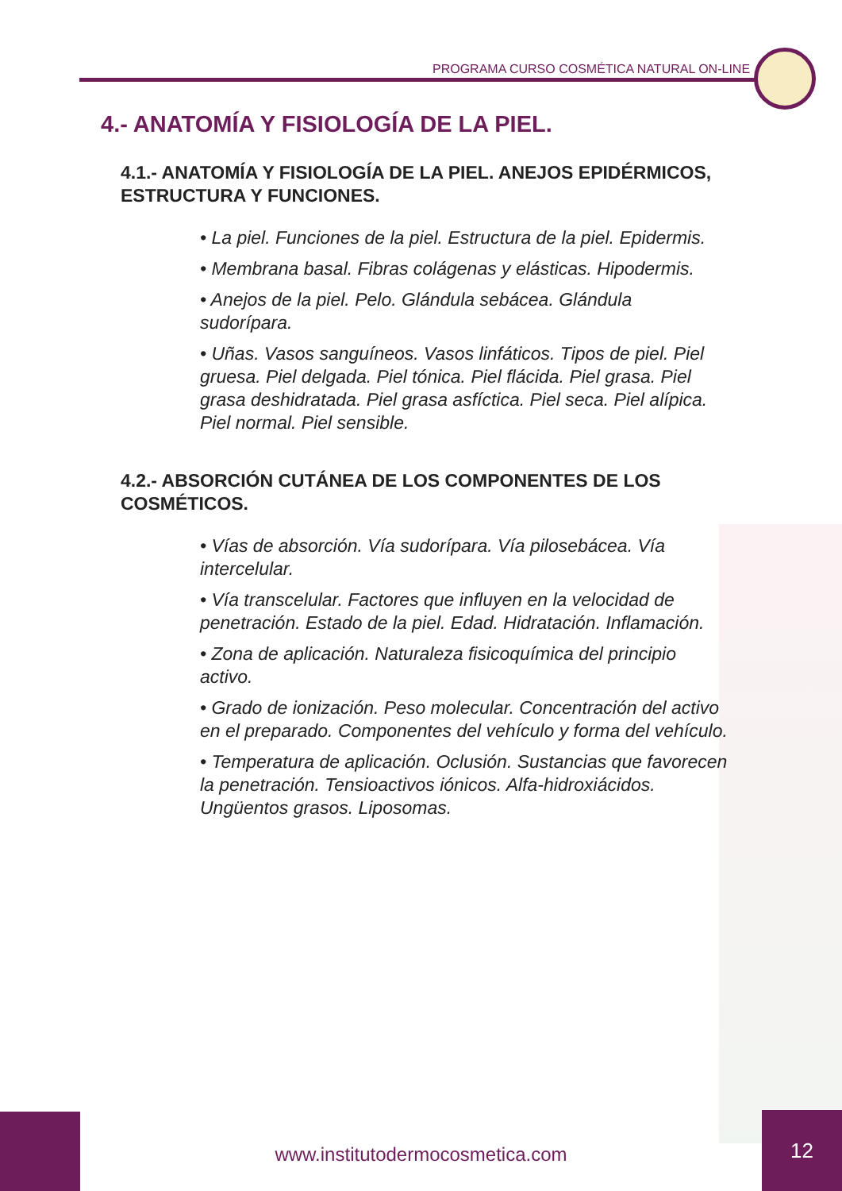PROGRAMA CURSO COSMÉTICA NATURAL ON-LINE
4.- ANATOMÍA Y FISIOLOGÍA DE LA PIEL.
4.1.- ANATOMÍA Y FISIOLOGÍA DE LA PIEL. ANEJOS EPIDÉRMICOS, ESTRUCTURA Y FUNCIONES.
• La piel. Funciones de la piel. Estructura de la piel. Epidermis.
• Membrana basal. Fibras colágenas y elásticas. Hipodermis.
• Anejos de la piel. Pelo. Glándula sebácea. Glándula sudorípara.
• Uñas. Vasos sanguíneos. Vasos linfáticos. Tipos de piel. Piel gruesa. Piel delgada. Piel tónica. Piel flácida. Piel grasa. Piel grasa deshidratada. Piel grasa asfíctica. Piel seca. Piel alípica. Piel normal. Piel sensible.
4.2.- ABSORCIÓN CUTÁNEA DE LOS COMPONENTES DE LOS COSMÉTICOS.
• Vías de absorción. Vía sudorípara. Vía pilosebácea. Vía intercelular.
• Vía transcelular. Factores que influyen en la velocidad de penetración. Estado de la piel. Edad. Hidratación. Inflamación.
• Zona de aplicación. Naturaleza fisicoquímica del principio activo.
• Grado de ionización. Peso molecular. Concentración del activo en el preparado. Componentes del vehículo y forma del vehículo.
• Temperatura de aplicación. Oclusión. Sustancias que favorecen la penetración. Tensioactivos iónicos. Alfa-hidroxiácidos. Ungüentos grasos. Liposomas.
www.institutodermocosmetica.com
12